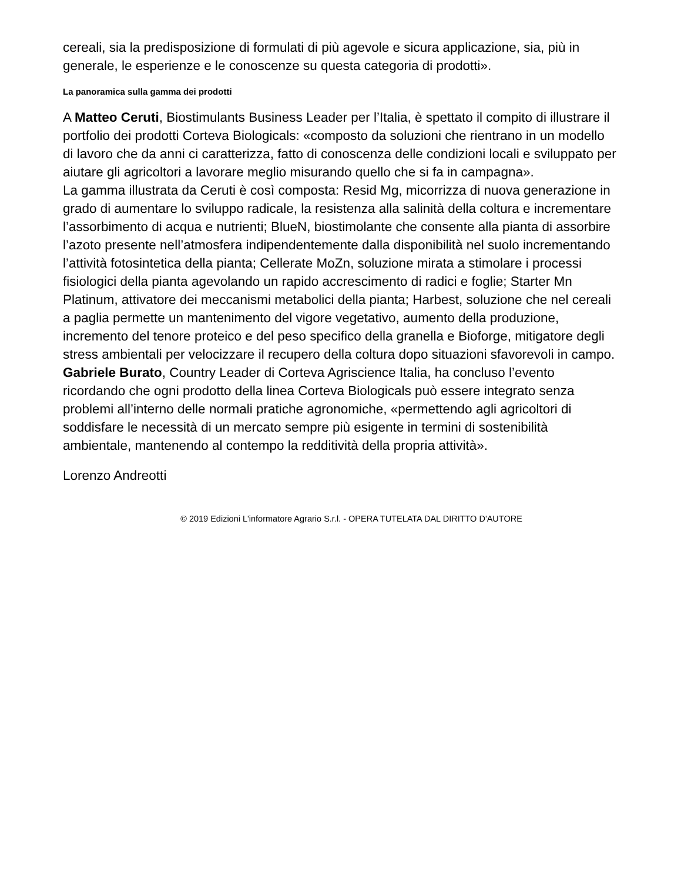cereali, sia la predisposizione di formulati di più agevole e sicura applicazione, sia, più in generale, le esperienze e le conoscenze su questa categoria di prodotti».
La panoramica sulla gamma dei prodotti
A Matteo Ceruti, Biostimulants Business Leader per l’Italia, è spettato il compito di illustrare il portfolio dei prodotti Corteva Biologicals: «composto da soluzioni che rientrano in un modello di lavoro che da anni ci caratterizza, fatto di conoscenza delle condizioni locali e sviluppato per aiutare gli agricoltori a lavorare meglio misurando quello che si fa in campagna».
La gamma illustrata da Ceruti è così composta: Resid Mg, micorrizza di nuova generazione in grado di aumentare lo sviluppo radicale, la resistenza alla salinità della coltura e incrementare l’assorbimento di acqua e nutrienti; BlueN, biostimolante che consente alla pianta di assorbire l’azoto presente nell’atmosfera indipendentemente dalla disponibilità nel suolo incrementando l’attività fotosintetica della pianta; Cellerate MoZn, soluzione mirata a stimolare i processi fisiologici della pianta agevolando un rapido accrescimento di radici e foglie; Starter Mn Platinum, attivatore dei meccanismi metabolici della pianta; Harbest, soluzione che nel cereali a paglia permette un mantenimento del vigore vegetativo, aumento della produzione, incremento del tenore proteico e del peso specifico della granella e Bioforge, mitigatore degli stress ambientali per velocizzare il recupero della coltura dopo situazioni sfavorevoli in campo.
Gabriele Burato, Country Leader di Corteva Agriscience Italia, ha concluso l’evento ricordando che ogni prodotto della linea Corteva Biologicals può essere integrato senza problemi all’interno delle normali pratiche agronomiche, «permettendo agli agricoltori di soddisfare le necessità di un mercato sempre più esigente in termini di sostenibilità ambientale, mantenendo al contempo la redditività della propria attività».
Lorenzo Andreotti
© 2019 Edizioni L'informatore Agrario S.r.l. - OPERA TUTELATA DAL DIRITTO D'AUTORE